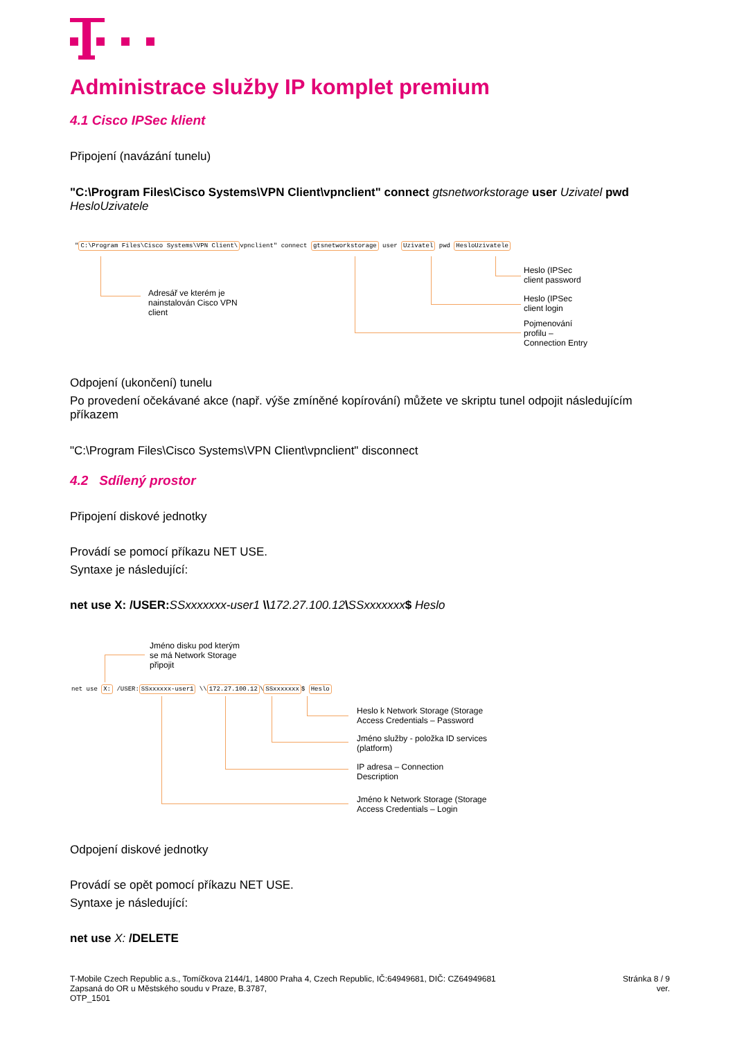Administrace služby IP komplet premium
4.1 Cisco IPSec klient
Připojení (navázání tunelu)
"C:\Program Files\Cisco Systems\VPN Client\vpnclient" connect gtsnetworkstorage user Uzivatel pwd HesloUzivatele
"C:\Program Files\Cisco Systems\VPN Client\vpnclient" connect gtsnetworkstorage user Uzivatel pwd HesloUzivatele
Adresář ve kterém je
nainstalován Cisco VPN
client
Heslo (IPSec
client password
Heslo (IPSec
client login
Pojmenování
profilu –
Connection Entry
Odpojení (ukončení) tunelu
Po provedení očekávané akce (např. výše zmíněné kopírování) můžete ve skriptu tunel odpojit následujícím příkazem
"C:\Program Files\Cisco Systems\VPN Client\vpnclient" disconnect
4.2 Sdílený prostor
Připojení diskové jednotky
Provádí se pomocí příkazu NET USE.
Syntaxe je následující:
net use X: /USER: SSxxxxxxx-user1 \\172.27.100.12\SSxxxxxxx$ Heslo
Jméno disku pod kterým
se má Network Storage
připojit
net use X: /USER:SSxxxxxx-user1 \\172.27.100.12\SSxxxxxxx$ Heslo
Heslo k Network Storage (Storage
Access Credentials – Password
Jméno služby - položka ID services
(platform)
IP adresa – Connection
Description
Jméno k Network Storage (Storage
Access Credentials – Login
Odpojení diskové jednotky
Provádí se opět pomocí příkazu NET USE.
Syntaxe je následující:
net use X: /DELETE
T-Mobile Czech Republic a.s., Tomíčkova 2144/1, 14800 Praha 4, Czech Republic, IČ:64949681, DIČ: CZ64949681
Zapsaná do OR u Městského soudu v Praze, B.3787,
OTP_1501
Stránka 8 / 9
ver.